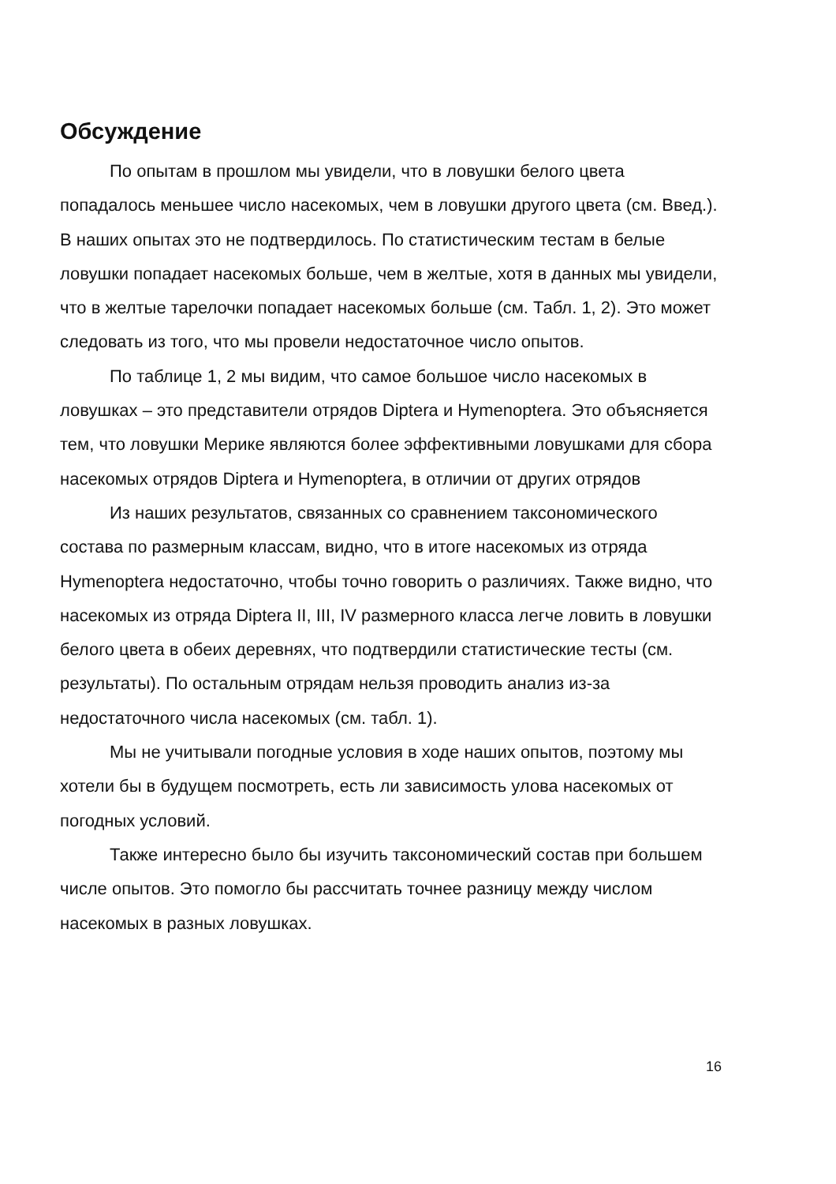Обсуждение
По опытам в прошлом мы увидели, что в ловушки белого цвета попадалось меньшее число насекомых, чем в ловушки другого цвета (см. Введ.). В наших опытах это не подтвердилось. По статистическим тестам в белые ловушки попадает насекомых больше, чем в желтые, хотя в данных мы увидели, что в желтые тарелочки попадает насекомых больше (см. Табл. 1, 2). Это может следовать из того, что мы провели недостаточное число опытов.
По таблице 1, 2 мы видим, что самое большое число насекомых в ловушках – это представители отрядов Diptera и Hymenoptera. Это объясняется тем, что ловушки Мерике являются более эффективными ловушками для сбора насекомых отрядов Diptera и Hymenoptera, в отличии от других отрядов
Из наших результатов, связанных со сравнением таксономического состава по размерным классам, видно, что в итоге насекомых из отряда Hymenoptera недостаточно, чтобы точно говорить о различиях. Также видно, что насекомых из отряда Diptera II, III, IV размерного класса легче ловить в ловушки белого цвета в обеих деревнях, что подтвердили статистические тесты (см. результаты). По остальным отрядам нельзя проводить анализ из-за недостаточного числа насекомых (см. табл. 1).
Мы не учитывали погодные условия в ходе наших опытов, поэтому мы хотели бы в будущем посмотреть, есть ли зависимость улова насекомых от погодных условий.
Также интересно было бы изучить таксономический состав при большем числе опытов. Это помогло бы рассчитать точнее разницу между числом насекомых в разных ловушках.
16